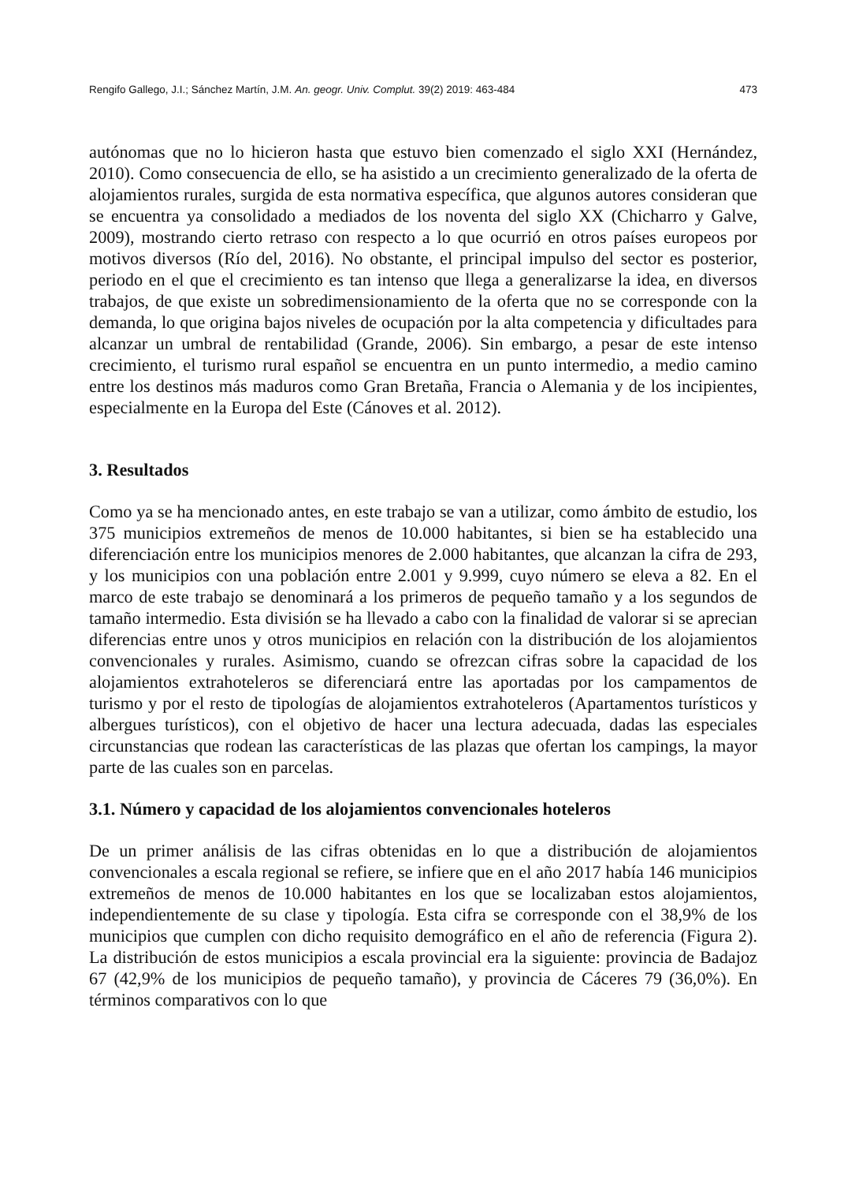Rengifo Gallego, J.I.; Sánchez Martín, J.M. An. geogr. Univ. Complut. 39(2) 2019: 463-484 473
autónomas que no lo hicieron hasta que estuvo bien comenzado el siglo XXI (Hernández, 2010). Como consecuencia de ello, se ha asistido a un crecimiento generalizado de la oferta de alojamientos rurales, surgida de esta normativa específica, que algunos autores consideran que se encuentra ya consolidado a mediados de los noventa del siglo XX (Chicharro y Galve, 2009), mostrando cierto retraso con respecto a lo que ocurrió en otros países europeos por motivos diversos (Río del, 2016). No obstante, el principal impulso del sector es posterior, periodo en el que el crecimiento es tan intenso que llega a generalizarse la idea, en diversos trabajos, de que existe un sobredimensionamiento de la oferta que no se corresponde con la demanda, lo que origina bajos niveles de ocupación por la alta competencia y dificultades para alcanzar un umbral de rentabilidad (Grande, 2006). Sin embargo, a pesar de este intenso crecimiento, el turismo rural español se encuentra en un punto intermedio, a medio camino entre los destinos más maduros como Gran Bretaña, Francia o Alemania y de los incipientes, especialmente en la Europa del Este (Cánoves et al. 2012).
3. Resultados
Como ya se ha mencionado antes, en este trabajo se van a utilizar, como ámbito de estudio, los 375 municipios extremeños de menos de 10.000 habitantes, si bien se ha establecido una diferenciación entre los municipios menores de 2.000 habitantes, que alcanzan la cifra de 293, y los municipios con una población entre 2.001 y 9.999, cuyo número se eleva a 82. En el marco de este trabajo se denominará a los primeros de pequeño tamaño y a los segundos de tamaño intermedio. Esta división se ha llevado a cabo con la finalidad de valorar si se aprecian diferencias entre unos y otros municipios en relación con la distribución de los alojamientos convencionales y rurales. Asimismo, cuando se ofrezcan cifras sobre la capacidad de los alojamientos extrahoteleros se diferenciará entre las aportadas por los campamentos de turismo y por el resto de tipologías de alojamientos extrahoteleros (Apartamentos turísticos y albergues turísticos), con el objetivo de hacer una lectura adecuada, dadas las especiales circunstancias que rodean las características de las plazas que ofertan los campings, la mayor parte de las cuales son en parcelas.
3.1. Número y capacidad de los alojamientos convencionales hoteleros
De un primer análisis de las cifras obtenidas en lo que a distribución de alojamientos convencionales a escala regional se refiere, se infiere que en el año 2017 había 146 municipios extremeños de menos de 10.000 habitantes en los que se localizaban estos alojamientos, independientemente de su clase y tipología. Esta cifra se corresponde con el 38,9% de los municipios que cumplen con dicho requisito demográfico en el año de referencia (Figura 2). La distribución de estos municipios a escala provincial era la siguiente: provincia de Badajoz 67 (42,9% de los municipios de pequeño tamaño), y provincia de Cáceres 79 (36,0%). En términos comparativos con lo que